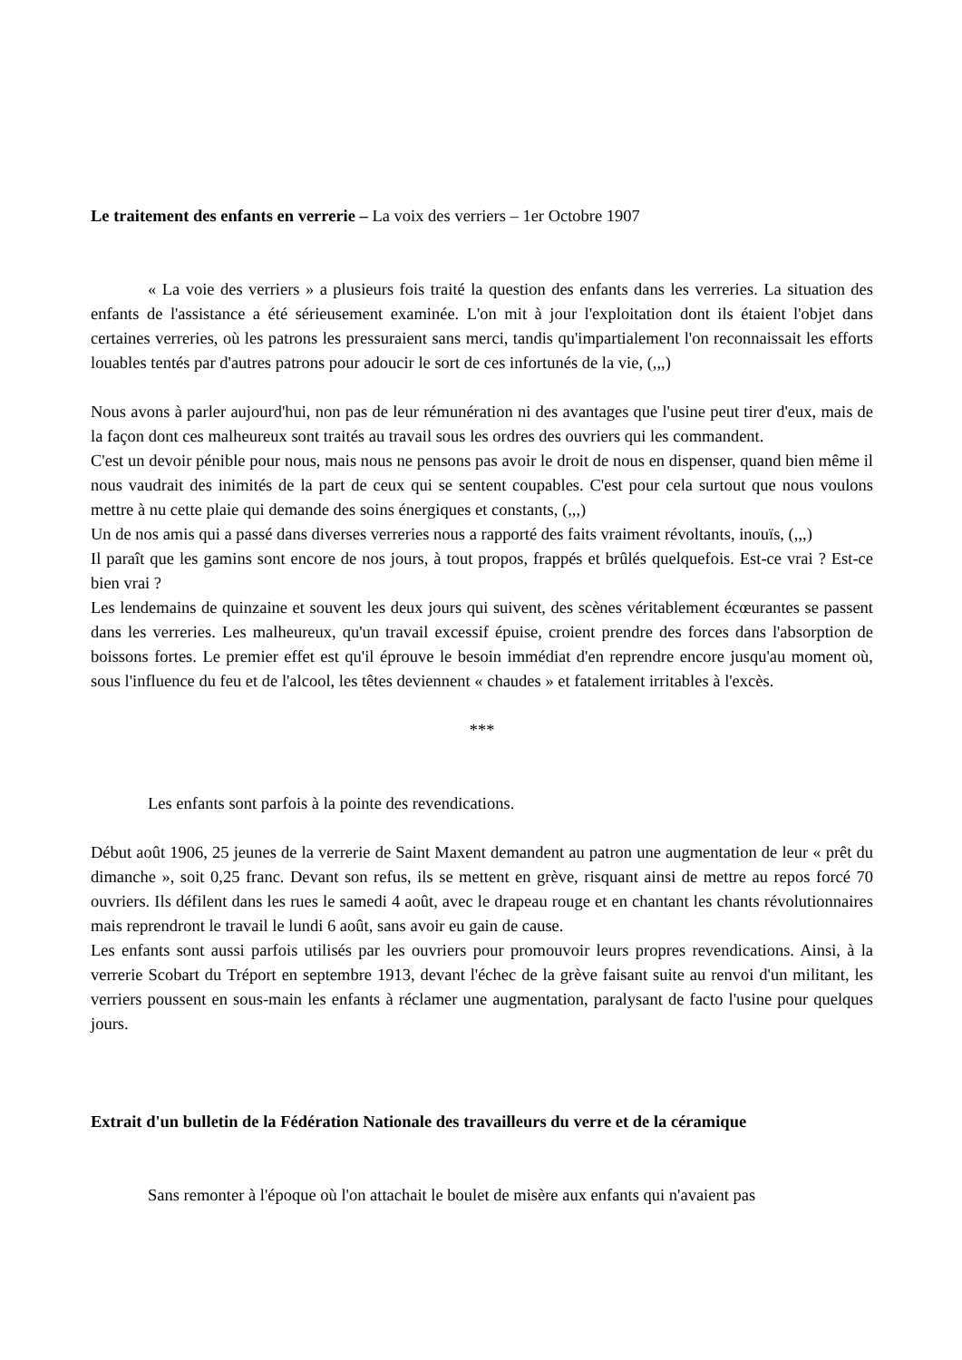Le traitement des enfants en verrerie – La voix des verriers – 1er Octobre 1907
« La voie des verriers » a plusieurs fois traité la question des enfants dans les verreries. La situation des enfants de l'assistance a été sérieusement examinée. L'on mit à jour l'exploitation dont ils étaient l'objet dans certaines verreries, où les patrons les pressuraient sans merci, tandis qu'impartialement l'on reconnaissait les efforts louables tentés par d'autres patrons pour adoucir le sort de ces infortunés de la vie, (,,,)
Nous avons à parler aujourd'hui, non pas de leur rémunération ni des avantages que l'usine peut tirer d'eux, mais de la façon dont ces malheureux sont traités au travail sous les ordres des ouvriers qui les commandent.
C'est un devoir pénible pour nous, mais nous ne pensons pas avoir le droit de nous en dispenser, quand bien même il nous vaudrait des inimités de la part de ceux qui se sentent coupables. C'est pour cela surtout que nous voulons mettre à nu cette plaie qui demande des soins énergiques et constants, (,,,)
Un de nos amis qui a passé dans diverses verreries nous a rapporté des faits vraiment révoltants, inouïs, (,,,)
Il paraît que les gamins sont encore de nos jours, à tout propos, frappés et brûlés quelquefois. Est-ce vrai ? Est-ce bien vrai ?
Les lendemains de quinzaine et souvent les deux jours qui suivent, des scènes véritablement écœurantes se passent dans les verreries. Les malheureux, qu'un travail excessif épuise, croient prendre des forces dans l'absorption de boissons fortes. Le premier effet est qu'il éprouve le besoin immédiat d'en reprendre encore jusqu'au moment où, sous l'influence du feu et de l'alcool, les têtes deviennent « chaudes » et fatalement irritables à l'excès.
***
Les enfants sont parfois à la pointe des revendications.
Début août 1906, 25 jeunes de la verrerie de Saint Maxent demandent au patron une augmentation de leur « prêt du dimanche », soit 0,25 franc. Devant son refus, ils se mettent en grève, risquant ainsi de mettre au repos forcé 70 ouvriers. Ils défilent dans les rues le samedi 4 août, avec le drapeau rouge et en chantant les chants révolutionnaires mais reprendront le travail le lundi 6 août, sans avoir eu gain de cause.
Les enfants sont aussi parfois utilisés par les ouvriers pour promouvoir leurs propres revendications. Ainsi, à la verrerie Scobart du Tréport en septembre 1913, devant l'échec de la grève faisant suite au renvoi d'un militant, les verriers poussent en sous-main les enfants à réclamer une augmentation, paralysant de facto l'usine pour quelques jours.
Extrait d'un bulletin de la Fédération Nationale des travailleurs du verre et de la céramique
Sans remonter à l'époque où l'on attachait le boulet de misère aux enfants qui n'avaient pas